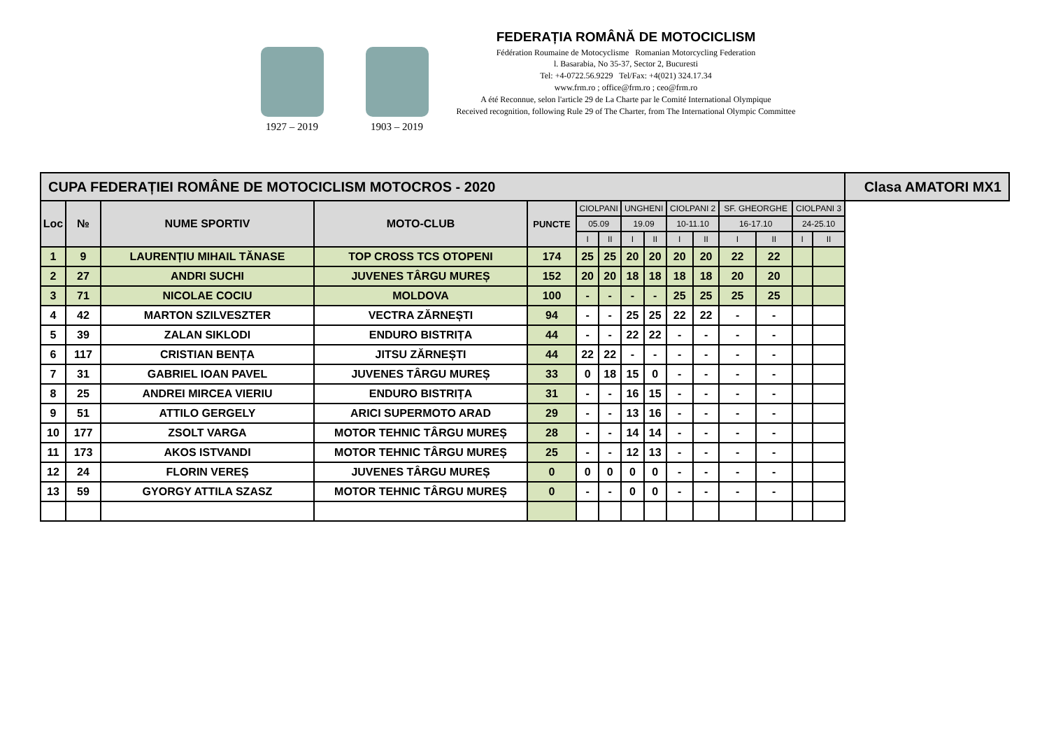1927 – 2019
1903 – 2019
FEDERAȚIA ROMÂNĂ DE MOTOCICLISM
Fédération Roumaine de Motocyclisme Romanian Motorcycling Federation
l. Basarabia, No 35-37, Sector 2, Bucuresti
Tel: +4-0722.56.9229 Tel/Fax: +4(021) 324.17.34
www.frm.ro ; office@frm.ro ; ceo@frm.ro
A été Reconnue, selon l'article 29 de La Charte par le Comité International Olympique
Received recognition, following Rule 29 of The Charter, from The International Olympic Committee
| CUPA FEDERAȚIEI ROMÂNE DE MOTOCICLISM MOTOCROS - 2020 | | | | | | | | | | | | | | | Clasa AMATORI MX1 |
| Loc | № | NUME SPORTIV | MOTO-CLUB | PUNCTE | CIOLPANI | | UNGHENI | | CIOLPANI 2 | | SF. GHEORGHE | | CIOLPANI 3 | | |
| | | | | | 05.09 | | 19.09 | | 10-11.10 | | 16-17.10 | | 24-25.10 | | |
| | | | | | I | II | I | II | I | II | I | II | I | II | |
| 1 | 9 | LAURENȚIU MIHAIL TĂNASE | TOP CROSS TCS OTOPENI | 174 | 25 | 25 | 20 | 20 | 20 | 20 | 22 | 22 | | | |
| 2 | 27 | ANDRI SUCHI | JUVENES TÂRGU MUREȘ | 152 | 20 | 20 | 18 | 18 | 18 | 18 | 20 | 20 | | | |
| 3 | 71 | NICOLAE COCIU | MOLDOVA | 100 | - | - | - | - | 25 | 25 | 25 | 25 | | | |
| 4 | 42 | MARTON SZILVESZTER | VECTRA ZĂRNEȘTI | 94 | - | - | 25 | 25 | 22 | 22 | - | - | | | |
| 5 | 39 | ZALAN SIKLODI | ENDURO BISTRIȚA | 44 | - | - | 22 | 22 | - | - | - | - | | | |
| 6 | 117 | CRISTIAN BENȚA | JITSU ZĂRNEȘTI | 44 | 22 | 22 | - | - | - | - | - | - | | | |
| 7 | 31 | GABRIEL IOAN PAVEL | JUVENES TÂRGU MUREȘ | 33 | 0 | 18 | 15 | 0 | - | - | - | - | | | |
| 8 | 25 | ANDREI MIRCEA VIERIU | ENDURO BISTRIȚA | 31 | - | - | 16 | 15 | - | - | - | - | | | |
| 9 | 51 | ATTILO GERGELY | ARICI SUPERMOTO ARAD | 29 | - | - | 13 | 16 | - | - | - | - | | | |
| 10 | 177 | ZSOLT VARGA | MOTOR TEHNIC TÂRGU MUREȘ | 28 | - | - | 14 | 14 | - | - | - | - | | | |
| 11 | 173 | AKOS ISTVANDI | MOTOR TEHNIC TÂRGU MUREȘ | 25 | - | - | 12 | 13 | - | - | - | - | | | |
| 12 | 24 | FLORIN VEREȘ | JUVENES TÂRGU MUREȘ | 0 | 0 | 0 | 0 | 0 | - | - | - | - | | | |
| 13 | 59 | GYORGY ATTILA SZASZ | MOTOR TEHNIC TÂRGU MUREȘ | 0 | - | - | 0 | 0 | - | - | - | - | | | |